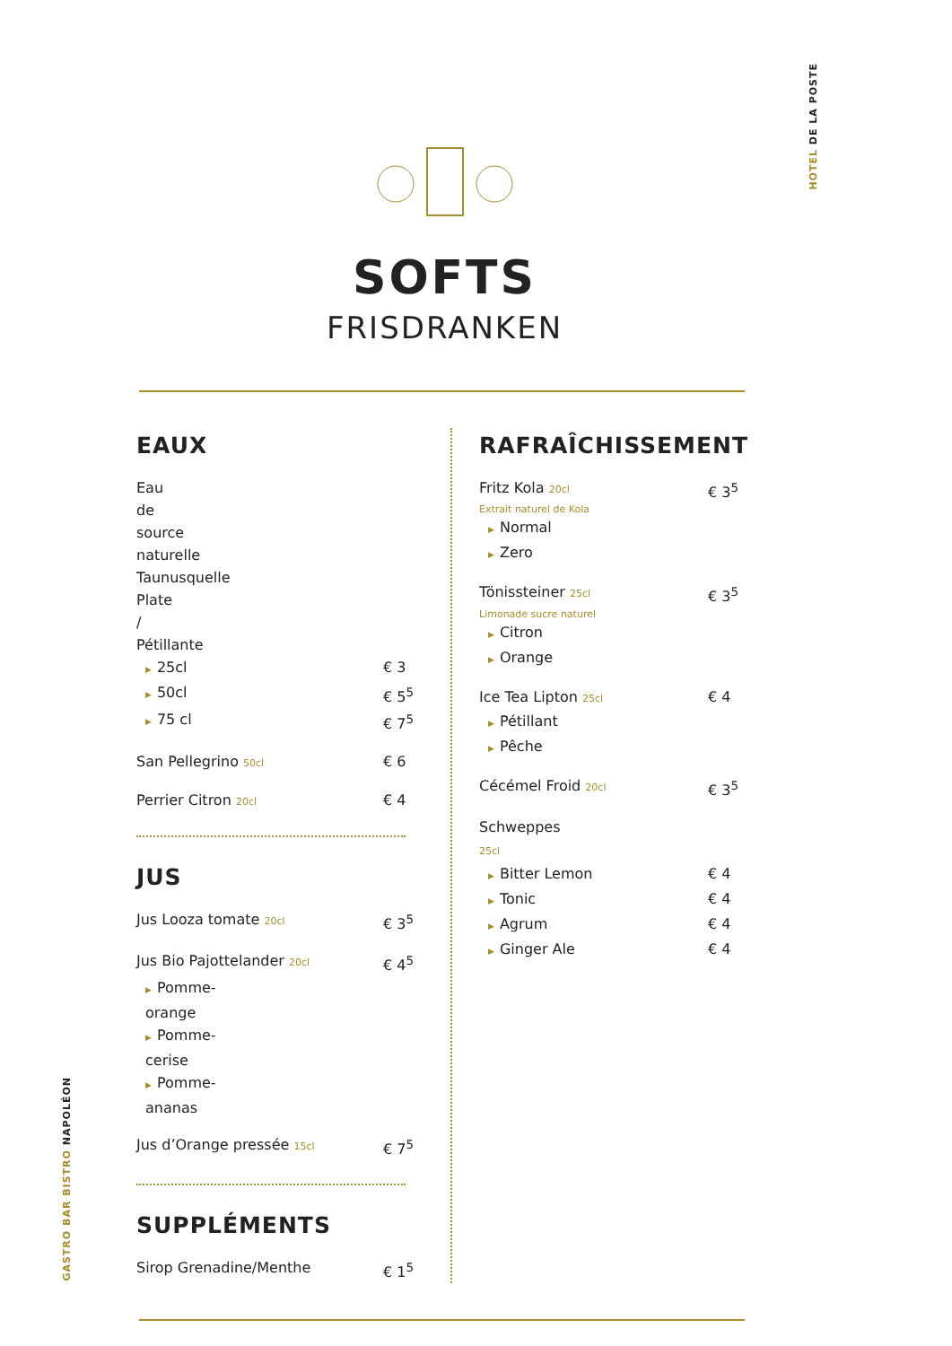HOTEL DE LA POSTE
SOFTS
FRISDRANKEN
EAUX
Eau de source naturelle Taunusquelle
Plate / Pétillante
▶ 25cl € 3
▶ 50cl € 5<sup>5</sup>
▶ 75 cl € 7<sup>5</sup>
San Pellegrino 50cl € 6
Perrier Citron 20cl € 4
JUS
Jus Looza tomate 20cl € 3<sup>5</sup>
Jus Bio Pajottelander 20cl € 4<sup>5</sup>
▶ Pomme-orange
▶ Pomme-cerise
▶ Pomme-ananas
Jus d’Orange pressée 15cl € 7<sup>5</sup>
SUPPLÉMENTS
Sirop Grenadine/Menthe € 1<sup>5</sup>
RAFRAÎCHISSEMENT
Fritz Kola 20cl € 3<sup>5</sup>
Extrait naturel de Kola
▶ Normal
▶ Zero
Tönissteiner 25cl € 3<sup>5</sup>
Limonade sucre naturel
▶ Citron
▶ Orange
Ice Tea Lipton 25cl € 4
▶ Pétillant
▶ Pêche
Cécémel Froid 20cl € 3<sup>5</sup>
Schweppes 25cl
▶ Bitter Lemon € 4
▶ Tonic € 4
▶ Agrum € 4
▶ Ginger Ale € 4
GASTRO BAR BISTRO NAPOLÉON